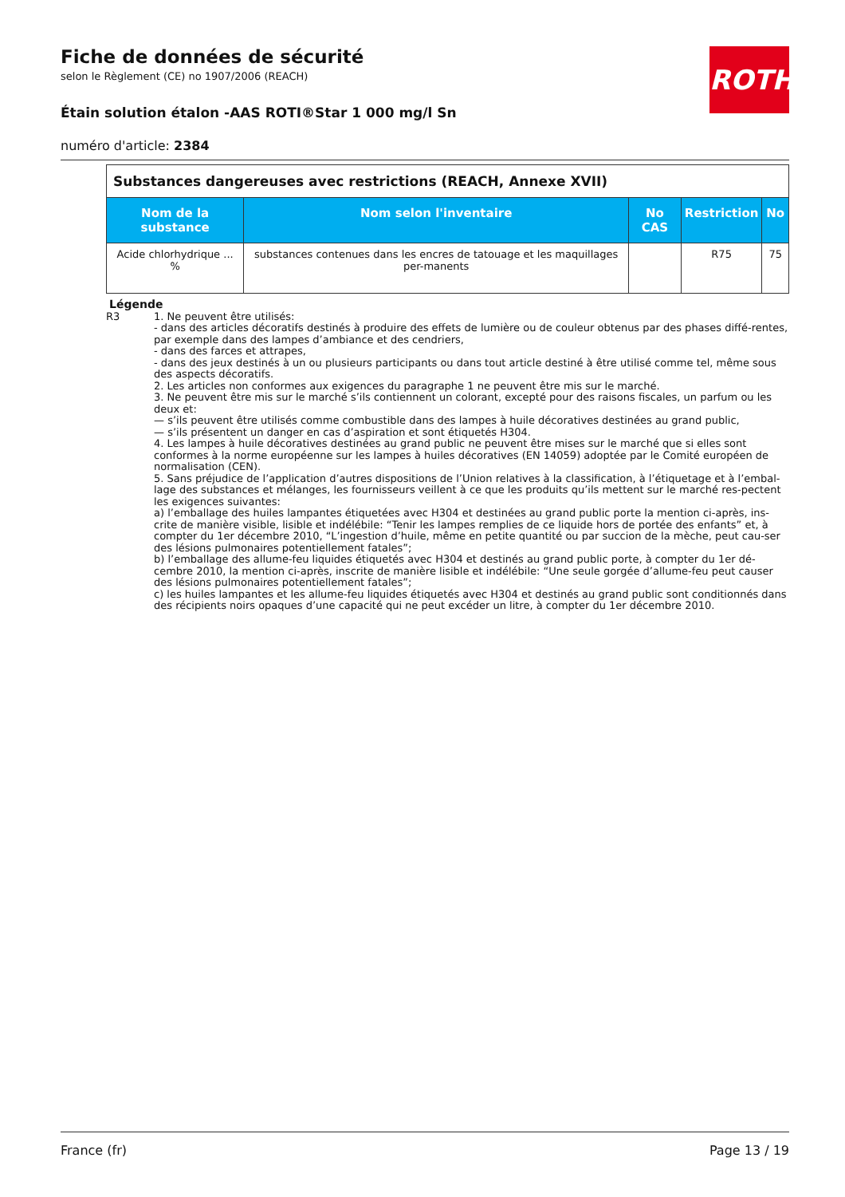ROTH
Fiche de données de sécurité
selon le Règlement (CE) no 1907/2006 (REACH)
Étain solution étalon -AAS ROTI®Star 1 000 mg/l Sn
numéro d'article: 2384
| Substances dangereuses avec restrictions (REACH, Annexe XVII) | | | | |
| Nom de la substance | Nom selon l'inventaire | No CAS | Restriction | No |
| Acide chlorhydrique ... % | substances contenues dans les encres de tatouage et les maquillages per-manents | | R75 | 75 |
Légende
R3 1. Ne peuvent être utilisés:
- dans des articles décoratifs destinés à produire des effets de lumière ou de couleur obtenus par des phases diffé-rentes, par exemple dans des lampes d’ambiance et des cendriers,
- dans des farces et attrapes,
- dans des jeux destinés à un ou plusieurs participants ou dans tout article destiné à être utilisé comme tel, même sous des aspects décoratifs.
2. Les articles non conformes aux exigences du paragraphe 1 ne peuvent être mis sur le marché.
3. Ne peuvent être mis sur le marché s’ils contiennent un colorant, excepté pour des raisons fiscales, un parfum ou les deux et:
— s’ils peuvent être utilisés comme combustible dans des lampes à huile décoratives destinées au grand public,
— s’ils présentent un danger en cas d’aspiration et sont étiquetés H304.
4. Les lampes à huile décoratives destinées au grand public ne peuvent être mises sur le marché que si elles sont conformes à la norme européenne sur les lampes à huiles décoratives (EN 14059) adoptée par le Comité européen de normalisation (CEN).
5. Sans préjudice de l’application d’autres dispositions de l’Union relatives à la classification, à l’étiquetage et à l’embal-lage des substances et mélanges, les fournisseurs veillent à ce que les produits qu’ils mettent sur le marché res-pectent les exigences suivantes:
a) l’emballage des huiles lampantes étiquetées avec H304 et destinées au grand public porte la mention ci-après, ins-crite de manière visible, lisible et indélébile: “Tenir les lampes remplies de ce liquide hors de portée des enfants” et, à compter du 1er décembre 2010, “L’ingestion d’huile, même en petite quantité ou par succion de la mèche, peut cau-ser des lésions pulmonaires potentiellement fatales”;
b) l’emballage des allume-feu liquides étiquetés avec H304 et destinés au grand public porte, à compter du 1er dé-cembre 2010, la mention ci-après, inscrite de manière lisible et indélébile: “Une seule gorgée d’allume-feu peut causer des lésions pulmonaires potentiellement fatales”;
c) les huiles lampantes et les allume-feu liquides étiquetés avec H304 et destinés au grand public sont conditionnés dans des récipients noirs opaques d’une capacité qui ne peut excéder un litre, à compter du 1er décembre 2010.
France (fr) Page 13 / 19